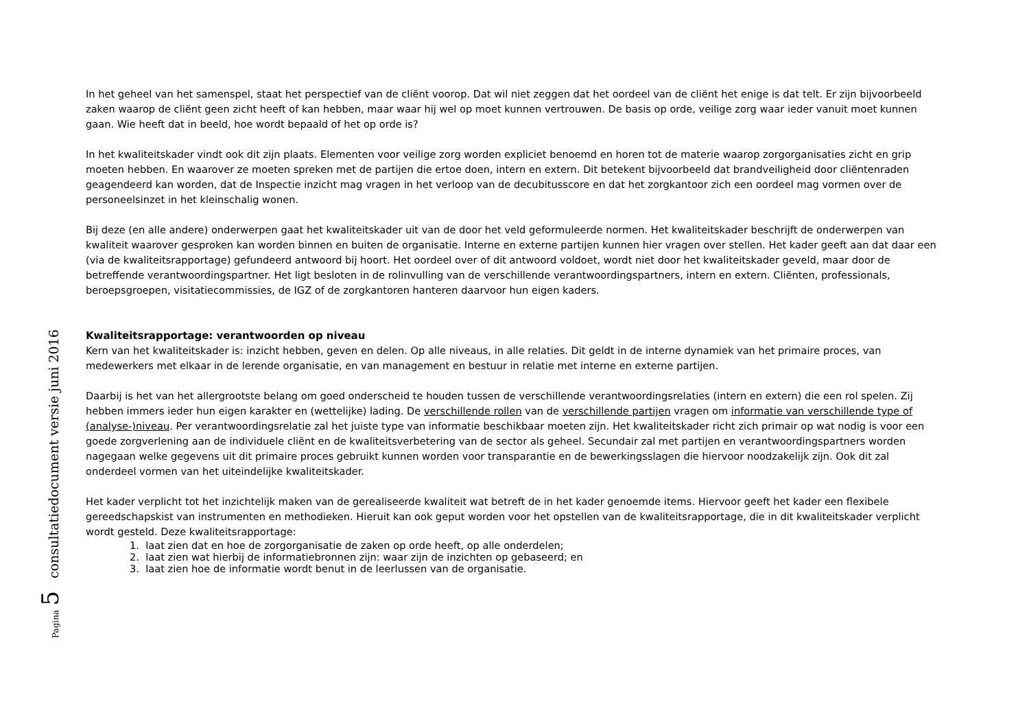Pagina 5 consultatiedocument versie juni 2016
In het geheel van het samenspel, staat het perspectief van de cliënt voorop. Dat wil niet zeggen dat het oordeel van de cliënt het enige is dat telt. Er zijn bijvoorbeeld zaken waarop de cliënt geen zicht heeft of kan hebben, maar waar hij wel op moet kunnen vertrouwen. De basis op orde, veilige zorg waar ieder vanuit moet kunnen gaan. Wie heeft dat in beeld, hoe wordt bepaald of het op orde is?
In het kwaliteitskader vindt ook dit zijn plaats. Elementen voor veilige zorg worden expliciet benoemd en horen tot de materie waarop zorgorganisaties zicht en grip moeten hebben. En waarover ze moeten spreken met de partijen die ertoe doen, intern en extern. Dit betekent bijvoorbeeld dat brandveiligheid door cliëntenraden geagendeerd kan worden, dat de Inspectie inzicht mag vragen in het verloop van de decubitusscore en dat het zorgkantoor zich een oordeel mag vormen over de personeelsinzet in het kleinschalig wonen.
Bij deze (en alle andere) onderwerpen gaat het kwaliteitskader uit van de door het veld geformuleerde normen. Het kwaliteitskader beschrijft de onderwerpen van kwaliteit waarover gesproken kan worden binnen en buiten de organisatie. Interne en externe partijen kunnen hier vragen over stellen. Het kader geeft aan dat daar een (via de kwaliteitsrapportage) gefundeerd antwoord bij hoort. Het oordeel over of dit antwoord voldoet, wordt niet door het kwaliteitskader geveld, maar door de betreffende verantwoordingspartner. Het ligt besloten in de rolinvulling van de verschillende verantwoordingspartners, intern en extern. Cliënten, professionals, beroepsgroepen, visitatiecommissies, de IGZ of de zorgkantoren hanteren daarvoor hun eigen kaders.
Kwaliteitsrapportage: verantwoorden op niveau
Kern van het kwaliteitskader is: inzicht hebben, geven en delen. Op alle niveaus, in alle relaties. Dit geldt in de interne dynamiek van het primaire proces, van medewerkers met elkaar in de lerende organisatie, en van management en bestuur in relatie met interne en externe partijen.
Daarbij is het van het allergrootste belang om goed onderscheid te houden tussen de verschillende verantwoordingsrelaties (intern en extern) die een rol spelen. Zij hebben immers ieder hun eigen karakter en (wettelijke) lading. De verschillende rollen van de verschillende partijen vragen om informatie van verschillende type of (analyse-)niveau. Per verantwoordingsrelatie zal het juiste type van informatie beschikbaar moeten zijn. Het kwaliteitskader richt zich primair op wat nodig is voor een goede zorgverlening aan de individuele cliënt en de kwaliteitsverbetering van de sector als geheel. Secundair zal met partijen en verantwoordingspartners worden nagegaan welke gegevens uit dit primaire proces gebruikt kunnen worden voor transparantie en de bewerkingsslagen die hiervoor noodzakelijk zijn. Ook dit zal onderdeel vormen van het uiteindelijke kwaliteitskader.
Het kader verplicht tot het inzichtelijk maken van de gerealiseerde kwaliteit wat betreft de in het kader genoemde items. Hiervoor geeft het kader een flexibele gereedschapskist van instrumenten en methodieken. Hieruit kan ook geput worden voor het opstellen van de kwaliteitsrapportage, die in dit kwaliteitskader verplicht wordt gesteld. Deze kwaliteitsrapportage:
1. laat zien dat en hoe de zorgorganisatie de zaken op orde heeft, op alle onderdelen;
2. laat zien wat hierbij de informatiebronnen zijn: waar zijn de inzichten op gebaseerd; en
3. laat zien hoe de informatie wordt benut in de leerlussen van de organisatie.